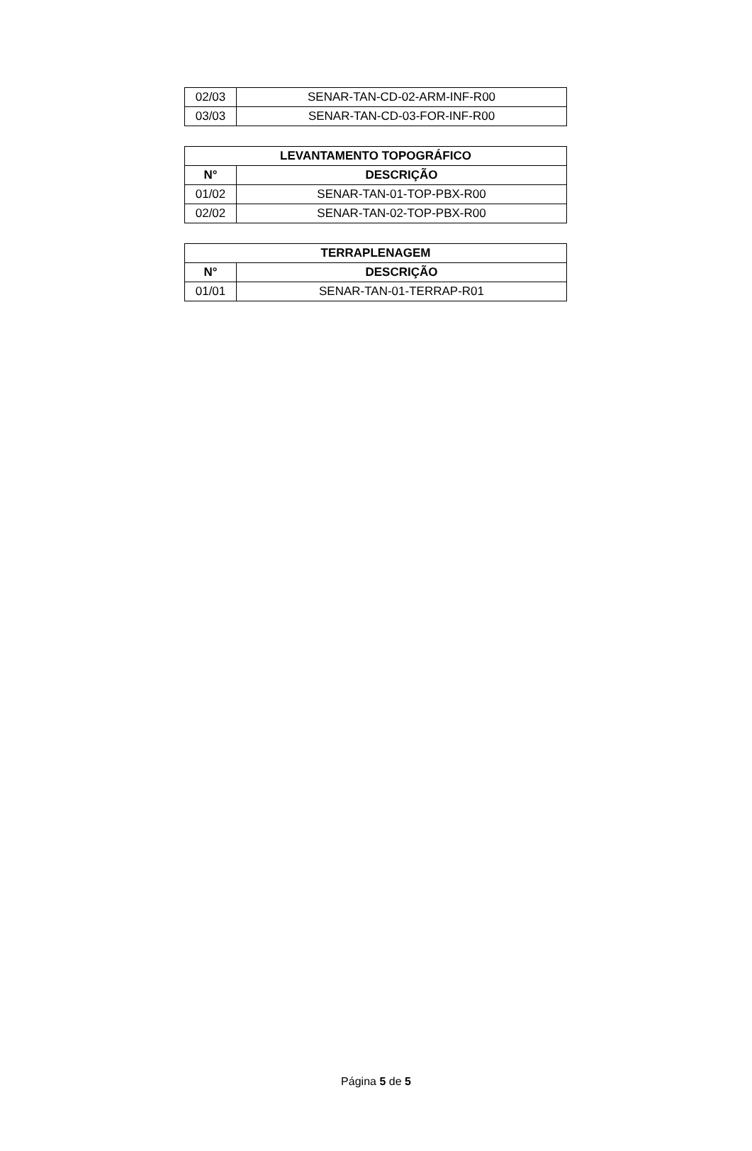| 02/03 | SENAR-TAN-CD-02-ARM-INF-R00 |
| 03/03 | SENAR-TAN-CD-03-FOR-INF-R00 |
| LEVANTAMENTO TOPOGRÁFICO | |
| --- | --- |
| N° | DESCRIÇÃO |
| 01/02 | SENAR-TAN-01-TOP-PBX-R00 |
| 02/02 | SENAR-TAN-02-TOP-PBX-R00 |
| TERRAPLENAGEM | |
| --- | --- |
| N° | DESCRIÇÃO |
| 01/01 | SENAR-TAN-01-TERRAP-R01 |
Página 5 de 5